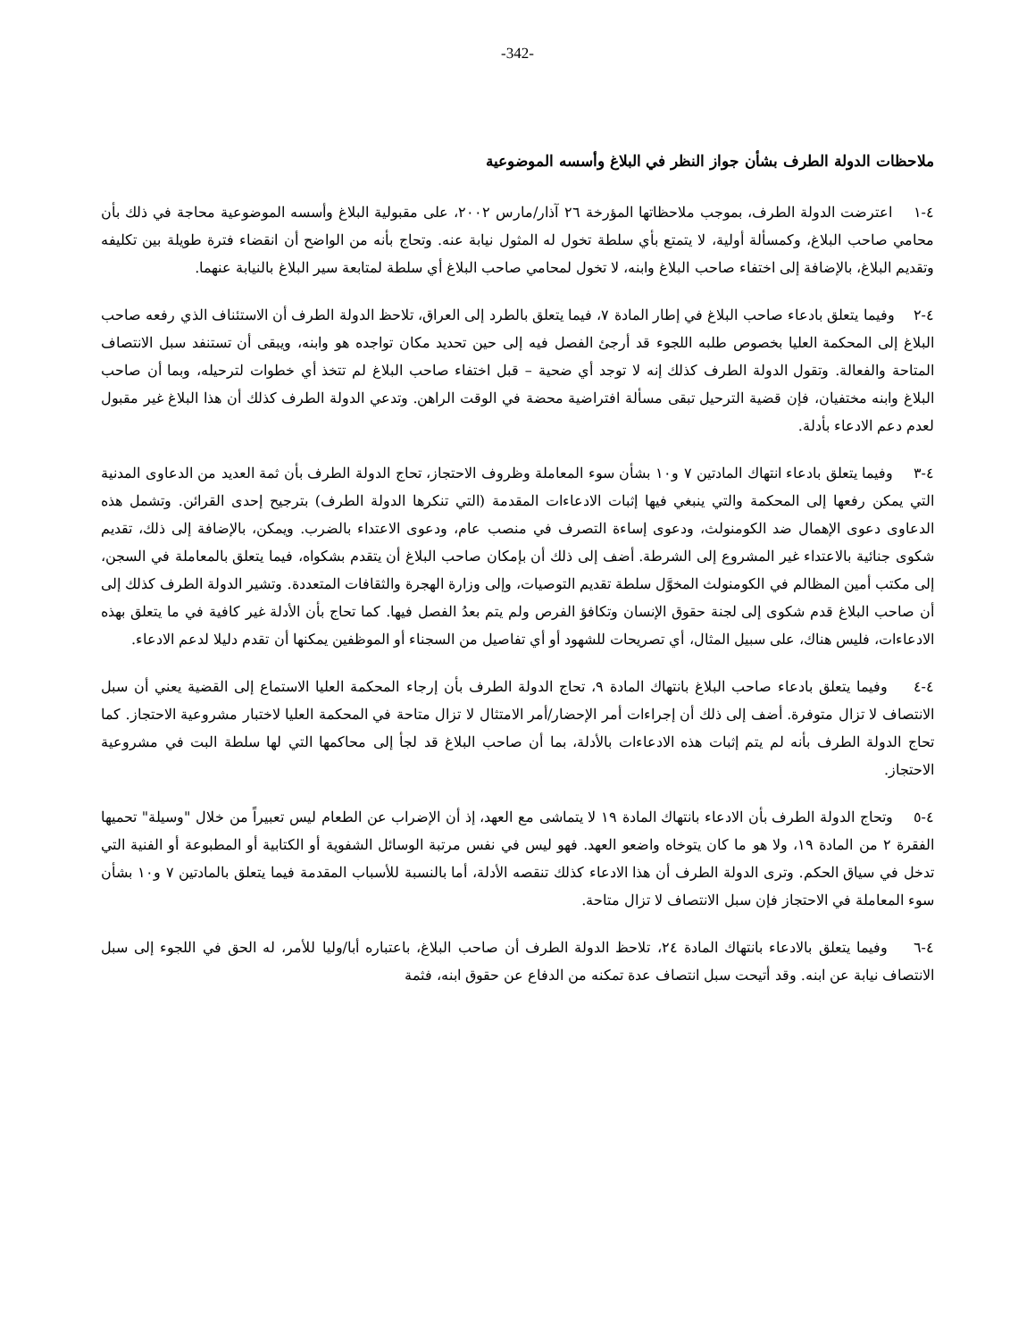-342-
ملاحظات الدولة الطرف بشأن جواز النظر في البلاغ وأسسه الموضوعية
٤-١ اعترضت الدولة الطرف، بموجب ملاحظاتها المؤرخة ٢٦ آذار/مارس ٢٠٠٢، على مقبولية البلاغ وأسسه الموضوعية محاجة في ذلك بأن محامي صاحب البلاغ، وكمسألة أولية، لا يتمتع بأي سلطة تخول له المثول نيابة عنه. وتحاج بأنه من الواضح أن انقضاء فترة طويلة بين تكليفه وتقديم البلاغ، بالإضافة إلى اختفاء صاحب البلاغ وابنه، لا تخول لمحامي صاحب البلاغ أي سلطة لمتابعة سير البلاغ بالنيابة عنهما.
٤-٢ وفيما يتعلق بادعاء صاحب البلاغ في إطار المادة ٧، فيما يتعلق بالطرد إلى العراق، تلاحظ الدولة الطرف أن الاستئناف الذي رفعه صاحب البلاغ إلى المحكمة العليا بخصوص طلبه اللجوء قد أرجئ الفصل فيه إلى حين تحديد مكان تواجده هو وابنه، ويبقى أن تستنفد سبل الانتصاف المتاحة والفعالة. وتقول الدولة الطرف كذلك إنه لا توجد أي ضحية – قبل اختفاء صاحب البلاغ لم تتخذ أي خطوات لترحيله، وبما أن صاحب البلاغ وابنه مختفيان، فإن قضية الترحيل تبقى مسألة افتراضية محضة في الوقت الراهن. وتدعي الدولة الطرف كذلك أن هذا البلاغ غير مقبول لعدم دعم الادعاء بأدلة.
٤-٣ وفيما يتعلق بادعاء انتهاك المادتين ٧ و١٠ بشأن سوء المعاملة وظروف الاحتجاز، تحاج الدولة الطرف بأن ثمة العديد من الدعاوى المدنية التي يمكن رفعها إلى المحكمة والتي ينبغي فيها إثبات الادعاءات المقدمة (التي تنكرها الدولة الطرف) بترجيح إحدى القرائن. وتشمل هذه الدعاوى دعوى الإهمال ضد الكومنولث، ودعوى إساءة التصرف في منصب عام، ودعوى الاعتداء بالضرب. ويمكن، بالإضافة إلى ذلك، تقديم شكوى جنائية بالاعتداء غير المشروع إلى الشرطة. أضف إلى ذلك أن بإمكان صاحب البلاغ أن يتقدم بشكواه، فيما يتعلق بالمعاملة في السجن، إلى مكتب أمين المظالم في الكومنولث المخوَّل سلطة تقديم التوصيات، وإلى وزارة الهجرة والثقافات المتعددة. وتشير الدولة الطرف كذلك إلى أن صاحب البلاغ قدم شكوى إلى لجنة حقوق الإنسان وتكافؤ الفرص ولم يتم بعدُ الفصل فيها. كما تحاج بأن الأدلة غير كافية في ما يتعلق بهذه الادعاءات، فليس هناك، على سبيل المثال، أي تصريحات للشهود أو أي تفاصيل من السجناء أو الموظفين يمكنها أن تقدم دليلا لدعم الادعاء.
٤-٤ وفيما يتعلق بادعاء صاحب البلاغ بانتهاك المادة ٩، تحاج الدولة الطرف بأن إرجاء المحكمة العليا الاستماع إلى القضية يعني أن سبل الانتصاف لا تزال متوفرة. أضف إلى ذلك أن إجراءات أمر الإحضار/أمر الامتثال لا تزال متاحة في المحكمة العليا لاختبار مشروعية الاحتجاز. كما تحاج الدولة الطرف بأنه لم يتم إثبات هذه الادعاءات بالأدلة، بما أن صاحب البلاغ قد لجأ إلى محاكمها التي لها سلطة البت في مشروعية الاحتجاز.
٤-٥ وتحاج الدولة الطرف بأن الادعاء بانتهاك المادة ١٩ لا يتماشى مع العهد، إذ أن الإضراب عن الطعام ليس تعبيراً من خلال "وسيلة" تحميها الفقرة ٢ من المادة ١٩، ولا هو ما كان يتوخاه واضعو العهد. فهو ليس في نفس مرتبة الوسائل الشفوية أو الكتابية أو المطبوعة أو الفنية التي تدخل في سياق الحكم. وترى الدولة الطرف أن هذا الادعاء كذلك تنقصه الأدلة، أما بالنسبة للأسباب المقدمة فيما يتعلق بالمادتين ٧ و١٠ بشأن سوء المعاملة في الاحتجاز فإن سبل الانتصاف لا تزال متاحة.
٤-٦ وفيما يتعلق بالادعاء بانتهاك المادة ٢٤، تلاحظ الدولة الطرف أن صاحب البلاغ، باعتباره أبا/وليا للأمر، له الحق في اللجوء إلى سبل الانتصاف نيابة عن ابنه. وقد أتيحت سبل انتصاف عدة تمكنه من الدفاع عن حقوق ابنه، فثمة